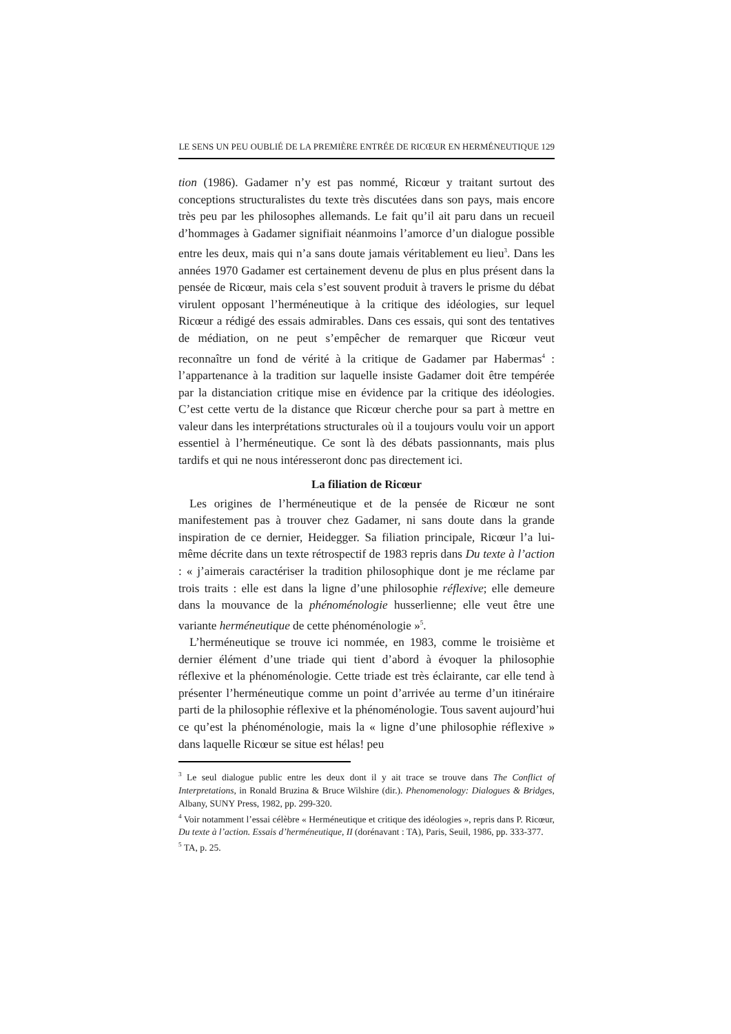LE SENS UN PEU OUBLIÉ DE LA PREMIÈRE ENTRÉE DE RICŒUR EN HERMÉNEUTIQUE 129
tion (1986). Gadamer n’y est pas nommé, Ricœur y traitant surtout des conceptions structuralistes du texte très discutées dans son pays, mais encore très peu par les philosophes allemands. Le fait qu’il ait paru dans un recueil d’hommages à Gadamer signifiait néanmoins l’amorce d’un dialogue possible entre les deux, mais qui n’a sans doute jamais véritablement eu lieu<sup>3</sup>. Dans les années 1970 Gadamer est certainement devenu de plus en plus présent dans la pensée de Ricœur, mais cela s’est souvent produit à travers le prisme du débat virulent opposant l’herméneutique à la critique des idéologies, sur lequel Ricœur a rédigé des essais admirables. Dans ces essais, qui sont des tentatives de médiation, on ne peut s’empêcher de remarquer que Ricœur veut reconnaître un fond de vérité à la critique de Gadamer par Habermas<sup>4</sup> : l’appartenance à la tradition sur laquelle insiste Gadamer doit être tempérée par la distanciation critique mise en évidence par la critique des idéologies. C’est cette vertu de la distance que Ricœur cherche pour sa part à mettre en valeur dans les interprétations structurales où il a toujours voulu voir un apport essentiel à l’herméneutique. Ce sont là des débats passionnants, mais plus tardifs et qui ne nous intéresseront donc pas directement ici.
La filiation de Ricœur
Les origines de l’herméneutique et de la pensée de Ricœur ne sont manifestement pas à trouver chez Gadamer, ni sans doute dans la grande inspiration de ce dernier, Heidegger. Sa filiation principale, Ricœur l’a lui-même décrite dans un texte rétrospectif de 1983 repris dans Du texte à l’action : « j’aimerais caractériser la tradition philosophique dont je me réclame par trois traits : elle est dans la ligne d’une philosophie réflexive; elle demeure dans la mouvance de la phénoménologie husserlienne; elle veut être une variante herméneutique de cette phénoménologie »<sup>5</sup>.
L’herméneutique se trouve ici nommée, en 1983, comme le troisième et dernier élément d’une triade qui tient d’abord à évoquer la philosophie réflexive et la phénoménologie. Cette triade est très éclairante, car elle tend à présenter l’herméneutique comme un point d’arrivée au terme d’un itinéraire parti de la philosophie réflexive et la phénoménologie. Tous savent aujourd’hui ce qu’est la phénoménologie, mais la « ligne d’une philosophie réflexive » dans laquelle Ricœur se situe est hélas! peu
<sup>3</sup> Le seul dialogue public entre les deux dont il y ait trace se trouve dans The Conflict of Interpretations, in Ronald Bruzina & Bruce Wilshire (dir.). Phenomenology: Dialogues & Bridges, Albany, SUNY Press, 1982, pp. 299-320.
<sup>4</sup> Voir notamment l’essai célèbre « Herméneutique et critique des idéologies », repris dans P. Ricœur, Du texte à l’action. Essais d’herméneutique, II (dorénavant : TA), Paris, Seuil, 1986, pp. 333-377.
<sup>5</sup> TA, p. 25.